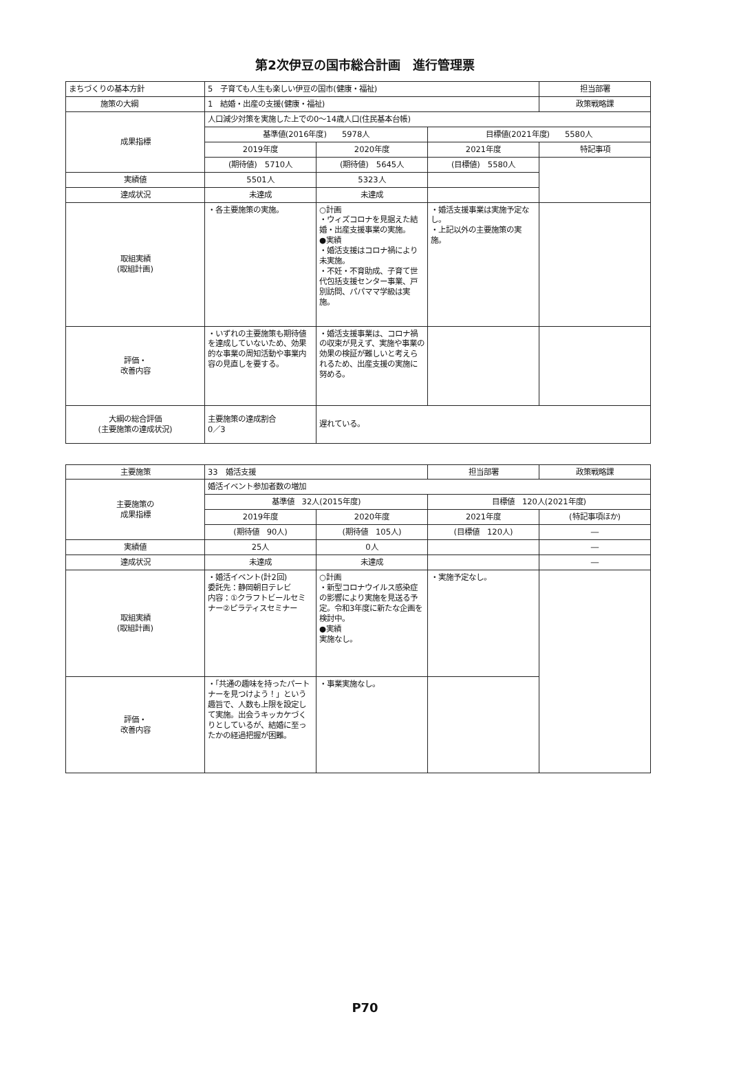第2次伊豆の国市総合計画　進行管理票
| まちづくりの基本方針 | 5 子育ても人生も楽しい伊豆の国市(健康・福祉) | | | 担当部署 |
| 施策の大綱 | 1 結婚・出産の支援(健康・福祉) | | | 政策戦略課 |
| 成果指標 | 人口減少対策を実施した上での0～14歳人口(住民基本台帳) | | | |
| | 基準値(2016年度) 5978人 | | 目標値(2021年度) 5580人 | |
| | 2019年度 | 2020年度 | 2021年度 | 特記事項 |
| | (期待値) 5710人 | (期待値) 5645人 | (目標値) 5580人 | |
| 実績値 | 5501人 | 5323人 | | |
| 達成状況 | 未達成 | 未達成 | | |
| 取組実績 (取組計画) | ・各主要施策の実施。 | ○計画 ・ウィズコロナを見据えた結婚・出産支援事業の実施。 ●実績 ・婚活支援はコロナ禍により未実施。 ・不妊・不育助成、子育て世代包括支援センター事業、戸別訪問、パパママ学級は実施。 | ・婚活支援事業は実施予定なし。 ・上記以外の主要施策の実施。 | |
| 評価・ 改善内容 | ・いずれの主要施策も期待値を達成していないため、効果的な事業の周知活動や事業内容の見直しを要する。 | ・婚活支援事業は、コロナ禍の収束が見えず、実施や事業の効果の検証が難しいと考えられるため、出産支援の実施に努める。 | | |
| 大綱の総合評価 (主要施策の達成状況) | 主要施策の達成割合 0／3 | 遅れている。 | | |
| 主要施策 | 33 婚活支援 | | 担当部署 | 政策戦略課 |
| 主要施策の 成果指標 | 婚活イベント参加者数の増加 | | | |
| | 基準値 32人(2015年度) | | 目標値 120人(2021年度) | |
| | 2019年度 | 2020年度 | 2021年度 | (特記事項ほか) |
| | (期待値 90人) | (期待値 105人) | (目標値 120人) | ― |
| 実績値 | 25人 | 0人 | | ― |
| 達成状況 | 未達成 | 未達成 | | ― |
| 取組実績 (取組計画) | ・婚活イベント(計2回) 委託先：静岡朝日テレビ 内容：①クラフトビールセミナー②ピラティスセミナー | ○計画 ・新型コロナウイルス感染症の影響により実施を見送る予定。令和3年度に新たな企画を検討中。 ●実績 実施なし。 | ・実施予定なし。 | |
| 評価・ 改善内容 | ・「共通の趣味を持ったパートナーを見つけよう！」という趣旨で、人数も上限を設定して実施。出会うキッカケづくりとしているが、結婚に至ったかの経過把握が困難。 | ・事業実施なし。 | | |
P70